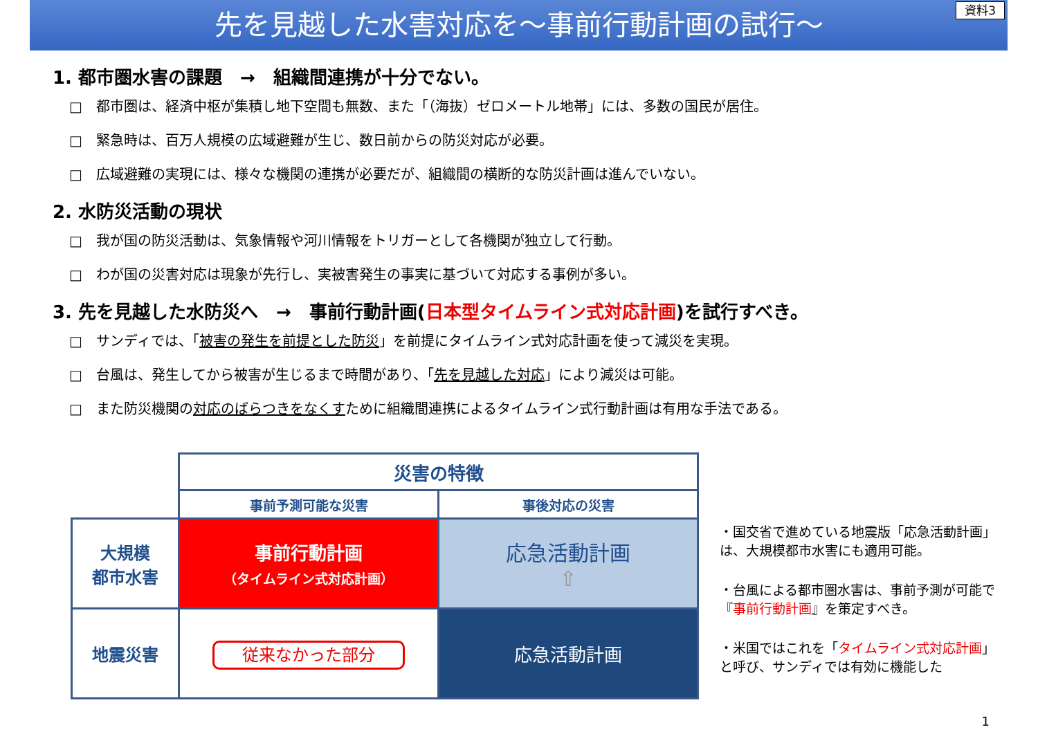先を見越した水害対応を～事前行動計画の試行～ 資料3
1. 都市圏水害の課題　→　組織間連携が十分でない。
□　都市圏は、経済中枢が集積し地下空間も無数、また「（海抜）ゼロメートル地帯」には、多数の国民が居住。
□　緊急時は、百万人規模の広域避難が生じ、数日前からの防災対応が必要。
□　広域避難の実現には、様々な機関の連携が必要だが、組織間の横断的な防災計画は進んでいない。
2. 水防災活動の現状
□　我が国の防災活動は、気象情報や河川情報をトリガーとして各機関が独立して行動。
□　わが国の災害対応は現象が先行し、実被害発生の事実に基づいて対応する事例が多い。
3. 先を見越した水防災へ　→　事前行動計画(日本型タイムライン式対応計画)を試行すべき。
□　サンディでは、「被害の発生を前提とした防災」を前提にタイムライン式対応計画を使って減災を実現。
□　台風は、発生してから被害が生じるまで時間があり、「先を見越した対応」により減災は可能。
□　また防災機関の対応のばらつきをなくすために組織間連携によるタイムライン式行動計画は有用な手法である。
| | 災害の特徴 | |
| | 事前予測可能な災害 | 事後対応の災害 |
| 大規模 都市水害 | 事前行動計画 （タイムライン式対応計画） | 応急活動計画 ⇧ |
| 地震災害 | 従来なかった部分 | 応急活動計画 |
・国交省で進めている地震版「応急活動計画」は、大規模都市水害にも適用可能。
・台風による都市圏水害は、事前予測が可能で『事前行動計画』を策定すべき。
・米国ではこれを「タイムライン式対応計画」と呼び、サンディでは有効に機能した
1